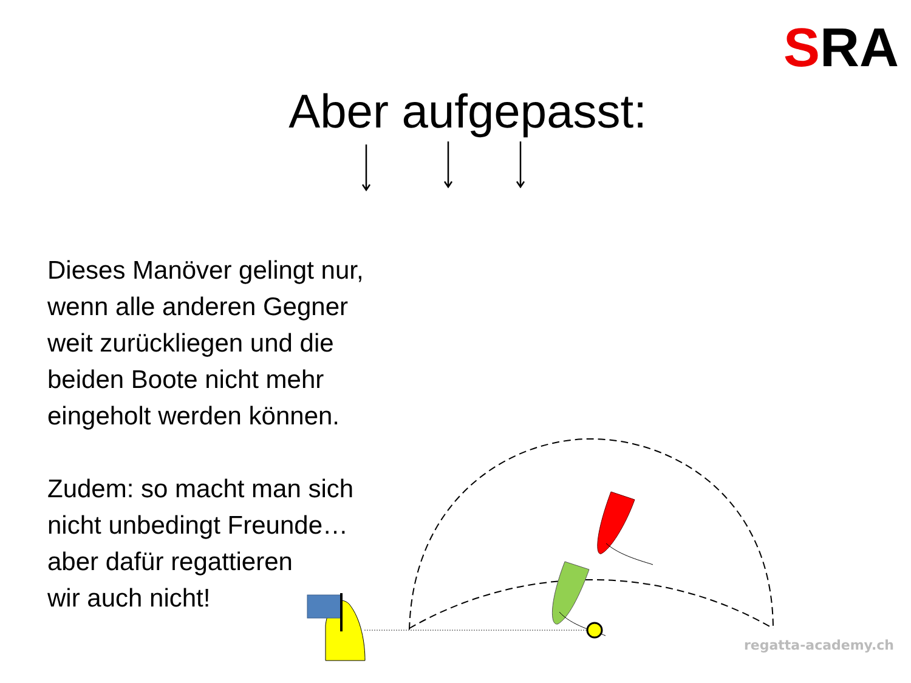SRA swiss regatta academy
Aber aufgepasst:
Dieses Manöver gelingt nur,
wenn alle anderen Gegner
weit zurückliegen und die
beiden Boote nicht mehr
eingeholt werden können.
Zudem: so macht man sich
nicht unbedingt Freunde…
aber dafür regattieren
wir auch nicht!
regatta-academy.ch